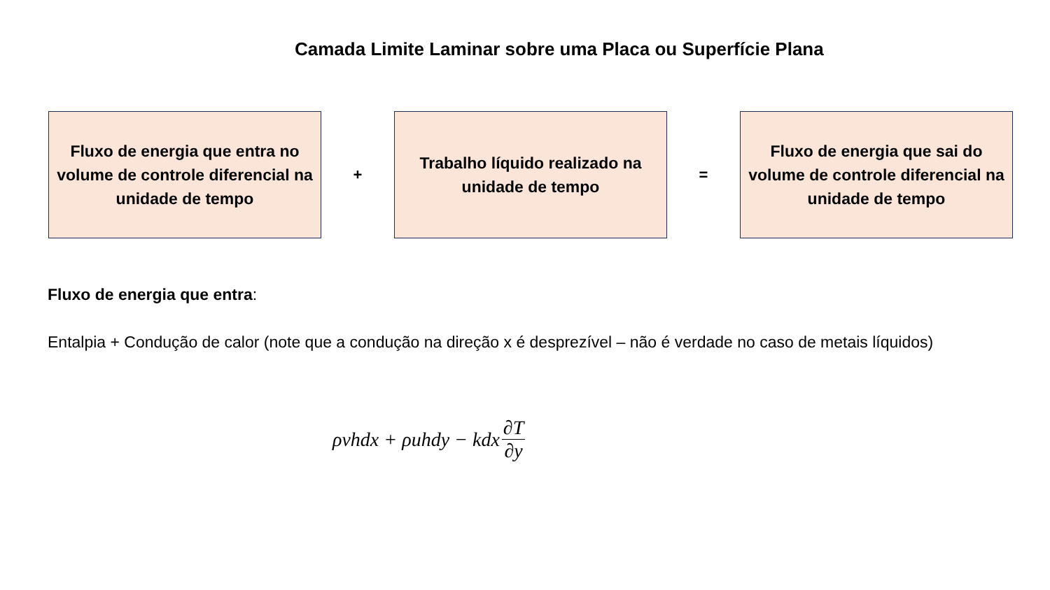Camada Limite Laminar sobre uma Placa ou Superfície Plana
Fluxo de energia que entra no volume de controle diferencial na unidade de tempo
+
Trabalho líquido realizado na unidade de tempo
=
Fluxo de energia que sai do volume de controle diferencial na unidade de tempo
Fluxo de energia que entra:
Entalpia + Condução de calor (note que a condução na direção x é desprezível – não é verdade no caso de metais líquidos)
ρvhdx + ρuhdy − kdx ∂T ∂y